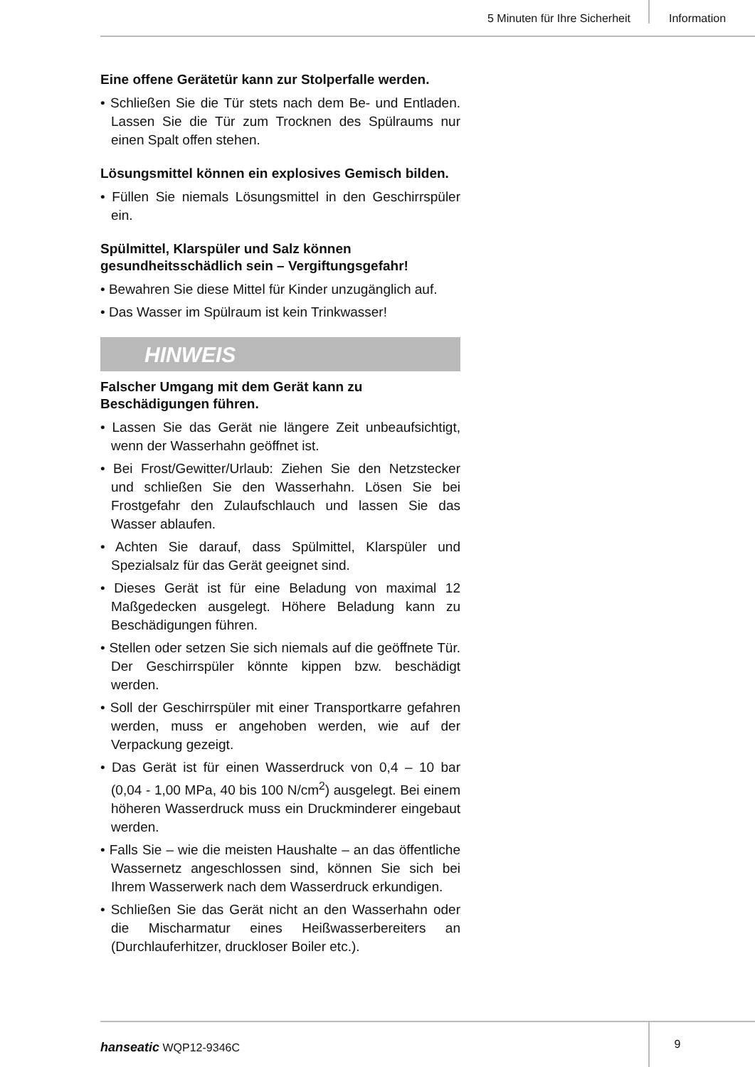5 Minuten für Ihre Sicherheit Information
Eine offene Gerätetür kann zur Stolperfalle werden.
• Schließen Sie die Tür stets nach dem Be- und Entladen. Lassen Sie die Tür zum Trocknen des Spülraums nur einen Spalt offen stehen.
Lösungsmittel können ein explosives Gemisch bilden.
• Füllen Sie niemals Lösungsmittel in den Geschirrspüler ein.
Spülmittel, Klarspüler und Salz können gesundheitsschädlich sein – Vergiftungsgefahr!
• Bewahren Sie diese Mittel für Kinder unzugänglich auf.
• Das Wasser im Spülraum ist kein Trinkwasser!
HINWEIS
Falscher Umgang mit dem Gerät kann zu Beschädigungen führen.
• Lassen Sie das Gerät nie längere Zeit unbeaufsichtigt, wenn der Wasserhahn geöffnet ist.
• Bei Frost/Gewitter/Urlaub: Ziehen Sie den Netzstecker und schließen Sie den Wasserhahn. Lösen Sie bei Frostgefahr den Zulaufschlauch und lassen Sie das Wasser ablaufen.
• Achten Sie darauf, dass Spülmittel, Klarspüler und Spezialsalz für das Gerät geeignet sind.
• Dieses Gerät ist für eine Beladung von maximal 12 Maßgedecken ausgelegt. Höhere Beladung kann zu Beschädigungen führen.
• Stellen oder setzen Sie sich niemals auf die geöffnete Tür. Der Geschirrspüler könnte kippen bzw. beschädigt werden.
• Soll der Geschirrspüler mit einer Transportkarre gefahren werden, muss er angehoben werden, wie auf der Verpackung gezeigt.
• Das Gerät ist für einen Wasserdruck von 0,4 – 10 bar (0,04 - 1,00 MPa, 40 bis 100 N/cm<sup>2</sup>) ausgelegt. Bei einem höheren Wasserdruck muss ein Druckminderer eingebaut werden.
• Falls Sie – wie die meisten Haushalte – an das öffentliche Wassernetz angeschlossen sind, können Sie sich bei Ihrem Wasserwerk nach dem Wasserdruck erkundigen.
• Schließen Sie das Gerät nicht an den Wasserhahn oder die Mischarmatur eines Heißwasserbereiters an (Durchlauferhitzer, druckloser Boiler etc.).
hanseatic WQP12-9346C
9